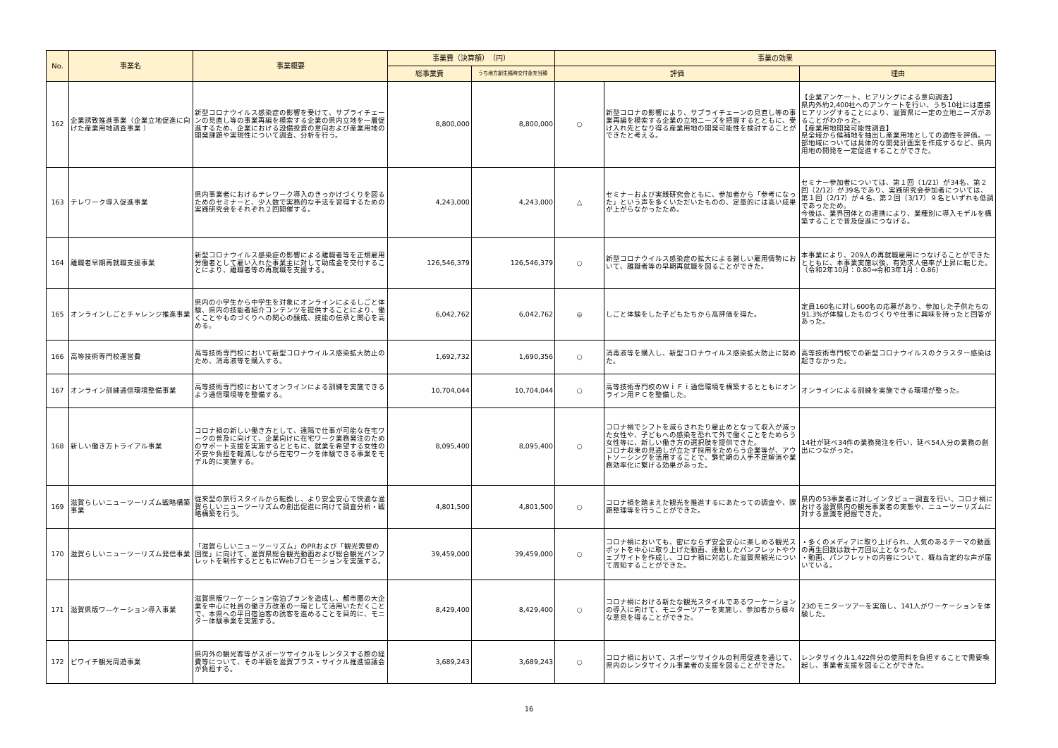| No. | 事業名 | 事業概要 | 事業費（決算額） （円） | | 事業の効果 | | |
| --- | --- | --- | --- | --- | --- | --- | --- |
| | | | 総事業費 | うち地方創生臨時交付金充当額 | 評価 | | 理由 |
| 162 | 企業誘致推進事業（企業立地促進に向けた産業用地調査事業 ） | 新型コロナウイルス感染症の影響を受けて、サプライチェーンの見直し等の事業再編を模索する企業の県内立地を一層促進するため、企業における設備投資の意向および産業用地の開発課題や実現性について調査、分析を行う。 | 8,800,000 | 8,800,000 | ○ | 新型コロナの影響により、サプライチェーンの見直し等の事業再編を模索する企業の立地ニーズを把握するとともに、受け入れ先となり得る産業用地の開発可能性を検討することができたと考える。 | 【企業アンケート、ヒアリングによる意向調査】 県内外約2,400社へのアンケートを行い、うち10社には直接ヒアリングすることにより、滋賀県に一定の立地ニーズがあることがわかった。 【産業用地開発可能性調査】 県全域から候補地を抽出し産業用地としての適性を評価。一部地域については具体的な開発計画案を作成するなど、県内用地の開発を一定促進することができた。 |
| 163 | テレワーク導入促進事業 | 県内事業者におけるテレワーク導入のきっかけづくりを図るためのセミナーと、少人数で実務的な手法を習得するための実践研究会をそれぞれ２回開催する。 | 4,243,000 | 4,243,000 | △ | セミナーおよび実践研究会ともに、参加者から「参考になった」という声を多くいただいたものの、定量的には高い成果が上がらなかったため。 | セミナー参加者については、第１回（1/21）が34名、第２回（2/12）が39名であり、実践研究会参加者については、第１回（2/17）が４名、第２回（3/17）９名といずれも低調であったため。 今後は、業界団体との連携により、業種別に導入モデルを構築することで普及促進につなげる。 |
| 164 | 離職者早期再就職支援事業 | 新型コロナウイルス感染症の影響による離職者等を正規雇用労働者として雇い入れた事業主に対して助成金を交付することにより、離職者等の再就職を支援する。 | 126,546,379 | 126,546,379 | ○ | 新型コロナウイルス感染症の拡大による厳しい雇用情勢において、離職者等の早期再就職を図ることができた。 | 本事業により、209人の再就職雇用につなげることができたとともに、本事業実施以後、有効求人倍率が上昇に転じた。 （令和2年10月：0.80⇒令和3年1月：0.86） |
| 165 | オンラインしごとチャレンジ推進事業 | 県内の小学生から中学生を対象にオンラインによるしごと体験、県内の技能者紹介コンテンツを提供することにより、働くことやものづくりへの関心の醸成、技能の伝承と関心を高める。 | 6,042,762 | 6,042,762 | ◎ | しごと体験をした子どもたちから高評価を得た。 | 定員160名に対し600名の応募があり、参加した子供たちの91.3%が体験したものづくりや仕事に興味を持ったと回答があった。 |
| 166 | 高等技術専門校運営費 | 高等技術専門校において新型コロナウイルス感染拡大防止のため、消毒液等を購入する。 | 1,692,732 | 1,690,356 | ○ | 消毒液等を購入し、新型コロナウイルス感染拡大防止に努めた。 | 高等技術専門校での新型コロナウイルスのクラスター感染は起きなかった。 |
| 167 | オンライン訓練通信環境整備事業 | 高等技術専門校においてオンラインによる訓練を実施できるよう通信環境等を整備する。 | 10,704,044 | 10,704,044 | ○ | 高等技術専門校のＷｉＦｉ通信環境を構築するとともにオンライン用ＰＣを整備した。 | オンラインによる訓練を実施できる環境が整った。 |
| 168 | 新しい働き方トライアル事業 | コロナ禍の新しい働き方として、遠隔で仕事が可能な在宅ワークの普及に向けて、企業向けに在宅ワーク業務発注のためのサポート支援を実施するとともに、就業を希望する女性の不安や負担を軽減しながら在宅ワークを体験できる事業をモデル的に実施する。 | 8,095,400 | 8,095,400 | ○ | コロナ禍でシフトを減らされたり雇止めとなって収入が減った女性や、子どもへの感染を恐れて外で働くことをためらう女性等に、新しい働き方の選択肢を提供できた。 コロナ収束の見通しが立たず採用をためらう企業等が、アウトソーシングを活用することで、繁忙期の人手不足解消や業務効率化に繋げる効果があった。 | 14社が延べ34件の業務発注を行い、延べ54人分の業務の創出につながった。 |
| 169 | 滋賀らしいニューツーリズム戦略構築事業 | 従来型の旅行スタイルから転換し、より安全安心で快適な滋賀らしいニューツーリズムの創出促進に向けて調査分析・戦略構築を行う。 | 4,801,500 | 4,801,500 | ○ | コロナ禍を踏まえた観光を推進するにあたっての調査や、課題整理等を行うことができた。 | 県内の53事業者に対しインタビュー調査を行い、コロナ禍における滋賀県内の観光事業者の実態や、ニューツーリズムに対する意識を把握できた。 |
| 170 | 滋賀らしいニューツーリズム発信事業 | 「滋賀らしいニューツーリズム」のPRおよび「観光需要の回復」に向けて、滋賀県総合観光動画および総合観光パンフレットを制作するとともにWebプロモーションを実施する。 | 39,459,000 | 39,459,000 | ○ | コロナ禍においても、密にならず安全安心に楽しめる観光スポットを中心に取り上げた動画、連動したパンフレットやウェブサイトを作成し、コロナ禍に対応した滋賀県観光について周知することができた。 | ・多くのメディアに取り上げられ、人気のあるテーマの動画の再生回数は数十万回以上となった。 ・動画、パンフレットの内容について、概ね肯定的な声が届いている。 |
| 171 | 滋賀県版ワ―ケーション導入事業 | 滋賀県版ワーケーション宿泊プランを造成し、都市圏の大企業を中心に社員の働き方改革の一環として活用いただくことで、本県への平日宿泊客の誘客を進めることを目的に、モニター体験事業を実施する。 | 8,429,400 | 8,429,400 | ○ | コロナ禍における新たな観光スタイルであるワーケーションの導入に向けて、モニターツアーを実施し、参加者から様々な意見を得ることができた。 | 23のモニターツアーを実施し、141人がワーケーションを体験した。 |
| 172 | ビワイチ観光周遊事業 | 県内外の観光客等がスポーツサイクルをレンタスする際の経費等について、その半額を滋賀プラス・サイクル推進協議会が負担する。 | 3,689,243 | 3,689,243 | ○ | コロナ禍において、スポーツサイクルの利用促進を通じて、県内のレンタサイクル事業者の支援を図ることができた。 | レンタサイクル1,422件分の使用料を負担することで需要喚起し、事業者支援を図ることができた。 |
16